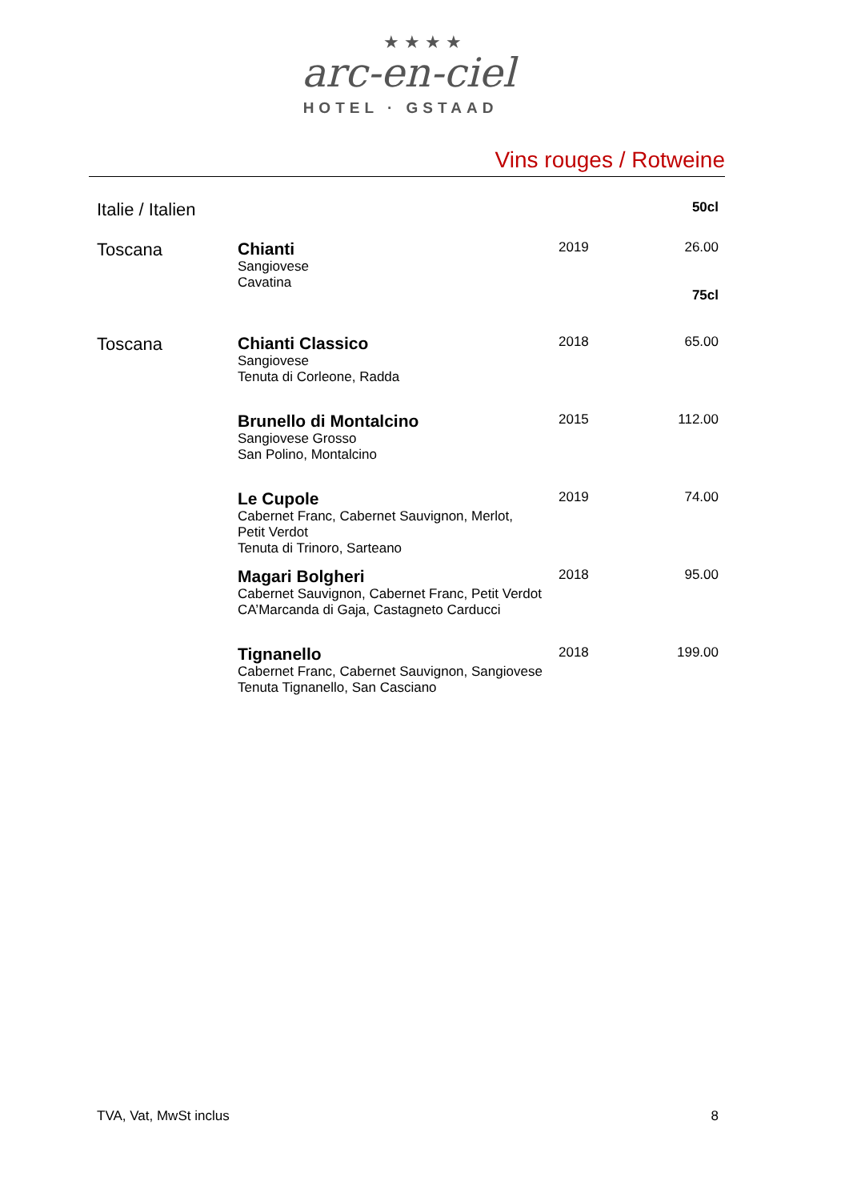★★★★
arc-en-ciel
HOTEL · GSTAAD
Vins rouges / Rotweine
| Italie / Italien | | | 50cl |
| Toscana | Chianti Sangiovese Cavatina | 2019 | 26.00 75cl |
| Toscana | Chianti Classico Sangiovese Tenuta di Corleone, Radda | 2018 | 65.00 |
| | Brunello di Montalcino Sangiovese Grosso San Polino, Montalcino | 2015 | 112.00 |
| | Le Cupole Cabernet Franc, Cabernet Sauvignon, Merlot, Petit Verdot Tenuta di Trinoro, Sarteano | 2019 | 74.00 |
| | Magari Bolgheri Cabernet Sauvignon, Cabernet Franc, Petit Verdot CA’Marcanda di Gaja, Castagneto Carducci | 2018 | 95.00 |
| | Tignanello Cabernet Franc, Cabernet Sauvignon, Sangiovese Tenuta Tignanello, San Casciano | 2018 | 199.00 |
TVA, Vat, MwSt inclus 8